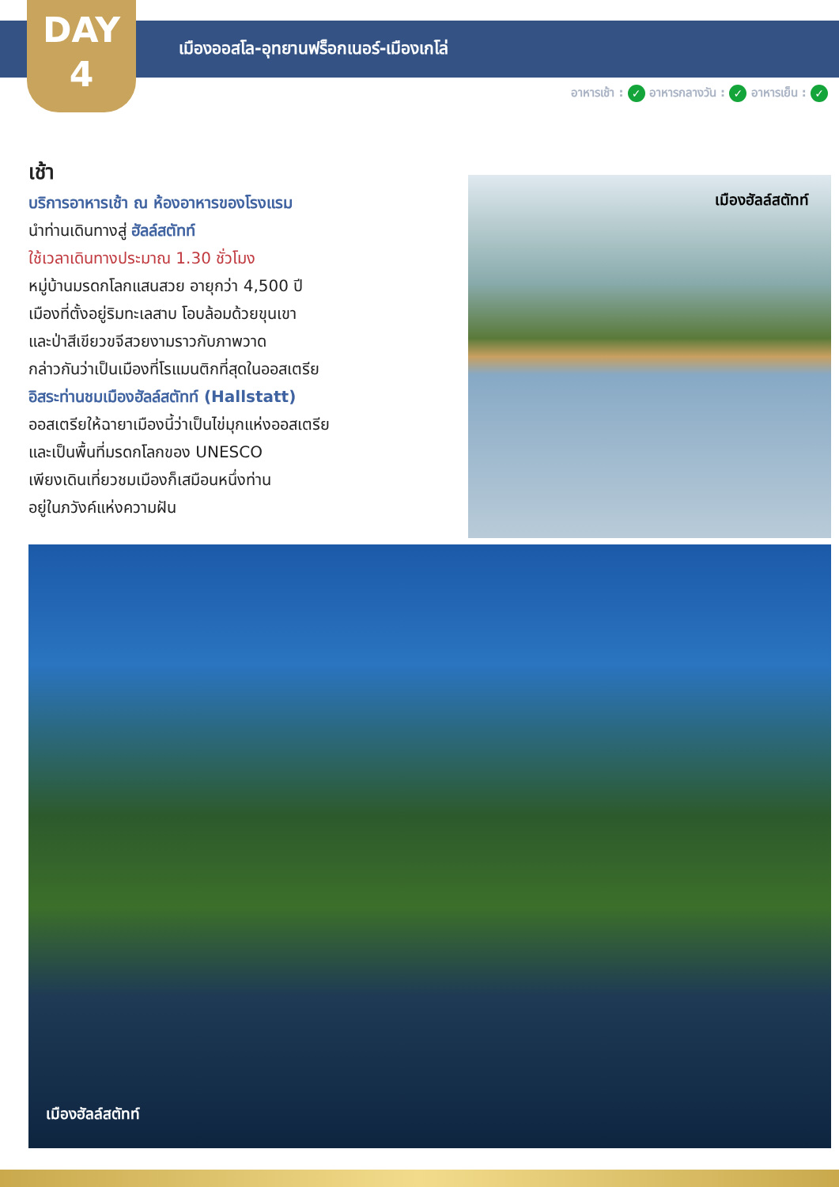DAY
4
เมืองออสโล-อุทยานฟร็อกเนอร์-เมืองเกโล่
อาหารเช้า : ✓ อาหารกลางวัน : ✓ อาหารเย็น : ✓
เช้า
บริการอาหารเช้า ณ ห้องอาหารของโรงแรม
นำท่านเดินทางสู่ ฮัลล์สตัทท์
ใช้เวลาเดินทางประมาณ 1.30 ชั่วโมง
หมู่บ้านมรดกโลกแสนสวย อายุกว่า 4,500 ปี
เมืองที่ตั้งอยู่ริมทะเลสาบ โอบล้อมด้วยขุนเขา
และป่าสีเขียวขจีสวยงามราวกับภาพวาด
กล่าวกันว่าเป็นเมืองที่โรแมนติกที่สุดในออสเตรีย
อิสระท่านชมเมืองฮัลล์สตัทท์ (Hallstatt)
ออสเตรียให้ฉายาเมืองนี้ว่าเป็นไข่มุกแห่งออสเตรีย
และเป็นพื้นที่มรดกโลกของ UNESCO
เพียงเดินเที่ยวชมเมืองก็เสมือนหนึ่งท่าน
อยู่ในภวังค์แห่งความฝัน
เมืองฮัลล์สตัทท์
เมืองฮัลล์สตัทท์